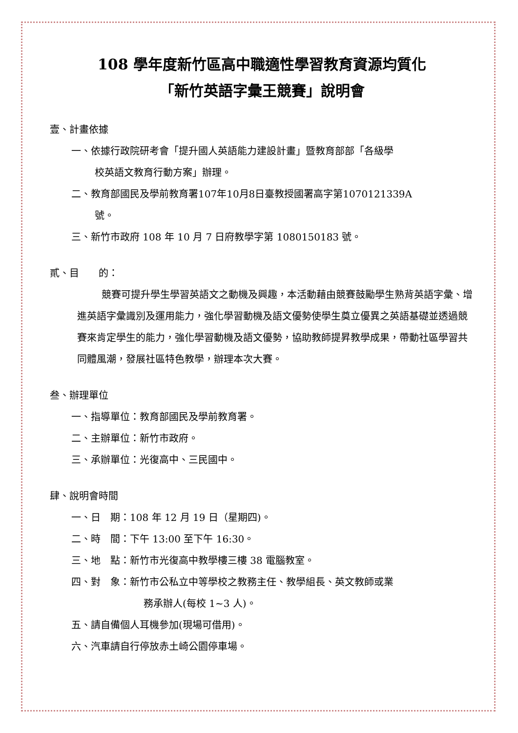108 學年度新竹區高中職適性學習教育資源均質化
「新竹英語字彙王競賽」說明會
壹、計畫依據
一、依據行政院研考會「提升國人英語能力建設計畫」暨教育部部「各級學
校英語文教育行動方案」辦理。
二、教育部國民及學前教育署107年10月8日臺教授國署高字第1070121339A
號。
三、新竹市政府 108 年 10 月 7 日府教學字第 1080150183 號。
貳、目　　的：
競賽可提升學生學習英語文之動機及興趣，本活動藉由競賽鼓勵學生熟背英語字彙、增進英語字彙識別及運用能力，強化學習動機及語文優勢使學生奠立優異之英語基礎並透過競賽來肯定學生的能力，強化學習動機及語文優勢，協助教師提昇教學成果，帶動社區學習共同體風潮，發展社區特色教學，辦理本次大賽。
叁、辦理單位
一、指導單位：教育部國民及學前教育署。
二、主辦單位：新竹市政府。
三、承辦單位：光復高中、三民國中。
肆、說明會時間
一、日　期：108 年 12 月 19 日（星期四)。
二、時　間：下午 13:00 至下午 16:30。
三、地　點：新竹市光復高中教學樓三樓 38 電腦教室。
四、對　象：新竹市公私立中等學校之教務主任、教學組長、英文教師或業
務承辦人(每校 1~3 人)。
五、請自備個人耳機參加(現場可借用)。
六、汽車請自行停放赤土崎公園停車場。